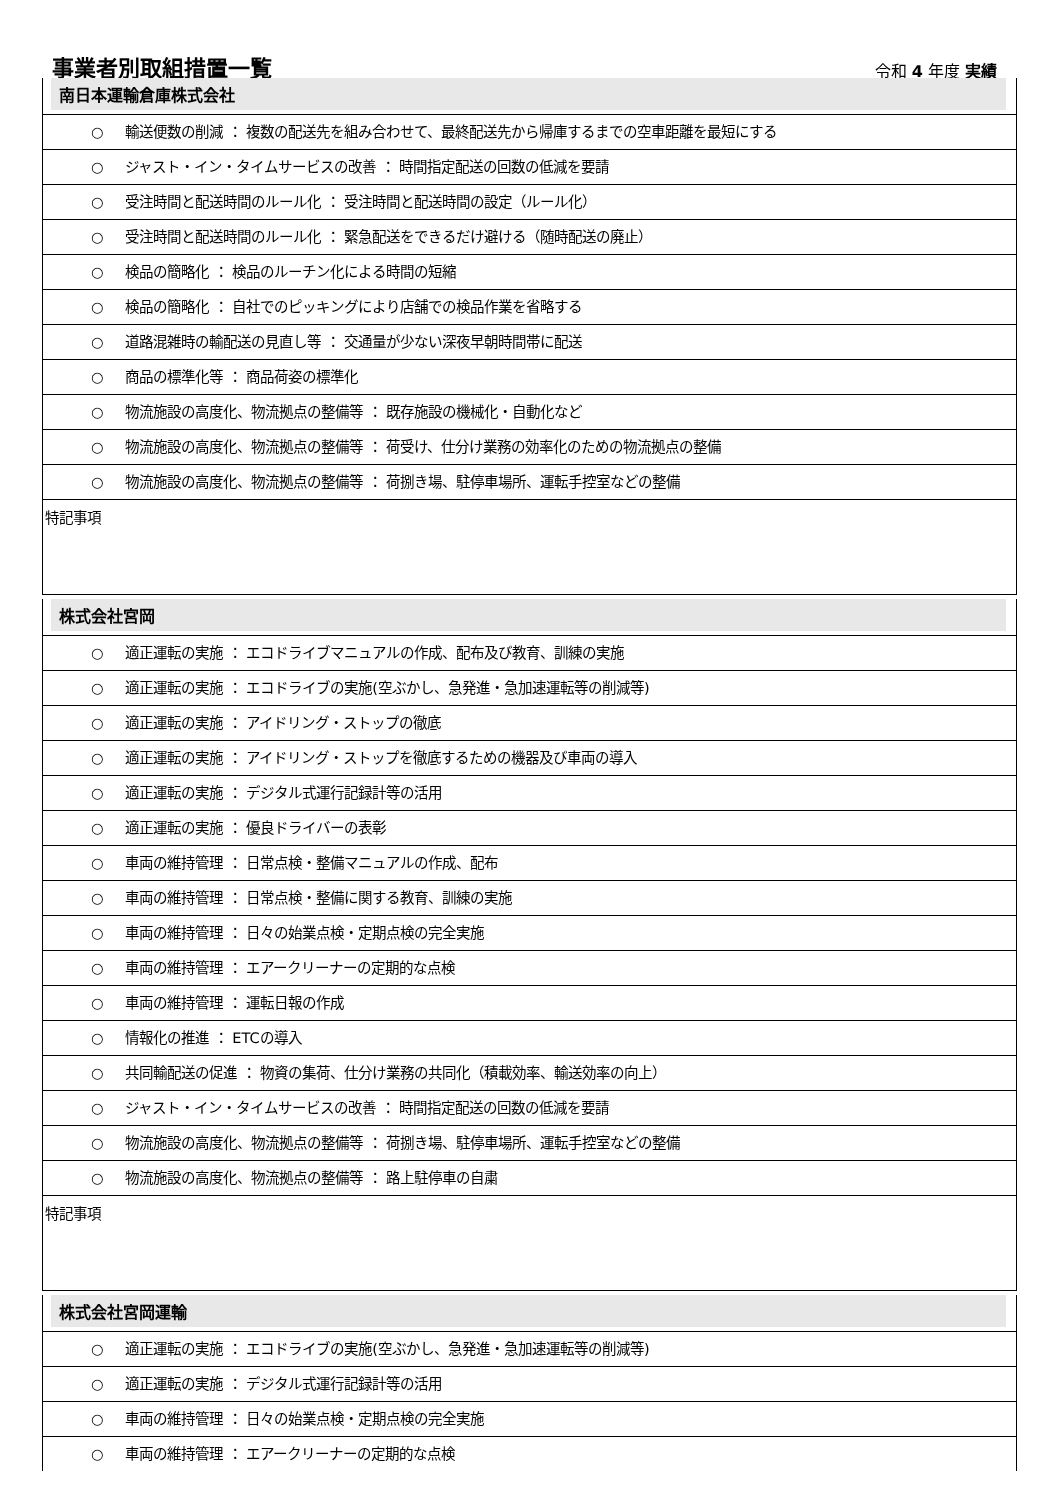事業者別取組措置一覧
令和 4 年度 実績
南日本運輸倉庫株式会社
○ 輸送便数の削減 ： 複数の配送先を組み合わせて、最終配送先から帰庫するまでの空車距離を最短にする
○ ジャスト・イン・タイムサービスの改善 ： 時間指定配送の回数の低減を要請
○ 受注時間と配送時間のルール化 ： 受注時間と配送時間の設定（ルール化）
○ 受注時間と配送時間のルール化 ： 緊急配送をできるだけ避ける（随時配送の廃止）
○ 検品の簡略化 ： 検品のルーチン化による時間の短縮
○ 検品の簡略化 ： 自社でのピッキングにより店舗での検品作業を省略する
○ 道路混雑時の輸配送の見直し等 ： 交通量が少ない深夜早朝時間帯に配送
○ 商品の標準化等 ： 商品荷姿の標準化
○ 物流施設の高度化、物流拠点の整備等 ： 既存施設の機械化・自動化など
○ 物流施設の高度化、物流拠点の整備等 ： 荷受け、仕分け業務の効率化のための物流拠点の整備
○ 物流施設の高度化、物流拠点の整備等 ： 荷捌き場、駐停車場所、運転手控室などの整備
特記事項
株式会社宮岡
○ 適正運転の実施 ： エコドライブマニュアルの作成、配布及び教育、訓練の実施
○ 適正運転の実施 ： エコドライブの実施(空ぶかし、急発進・急加速運転等の削減等)
○ 適正運転の実施 ： アイドリング・ストップの徹底
○ 適正運転の実施 ： アイドリング・ストップを徹底するための機器及び車両の導入
○ 適正運転の実施 ： デジタル式運行記録計等の活用
○ 適正運転の実施 ： 優良ドライバーの表彰
○ 車両の維持管理 ： 日常点検・整備マニュアルの作成、配布
○ 車両の維持管理 ： 日常点検・整備に関する教育、訓練の実施
○ 車両の維持管理 ： 日々の始業点検・定期点検の完全実施
○ 車両の維持管理 ： エアークリーナーの定期的な点検
○ 車両の維持管理 ： 運転日報の作成
○ 情報化の推進 ： ETCの導入
○ 共同輸配送の促進 ： 物資の集荷、仕分け業務の共同化（積載効率、輸送効率の向上）
○ ジャスト・イン・タイムサービスの改善 ： 時間指定配送の回数の低減を要請
○ 物流施設の高度化、物流拠点の整備等 ： 荷捌き場、駐停車場所、運転手控室などの整備
○ 物流施設の高度化、物流拠点の整備等 ： 路上駐停車の自粛
特記事項
株式会社宮岡運輸
○ 適正運転の実施 ： エコドライブの実施(空ぶかし、急発進・急加速運転等の削減等)
○ 適正運転の実施 ： デジタル式運行記録計等の活用
○ 車両の維持管理 ： 日々の始業点検・定期点検の完全実施
○ 車両の維持管理 ： エアークリーナーの定期的な点検